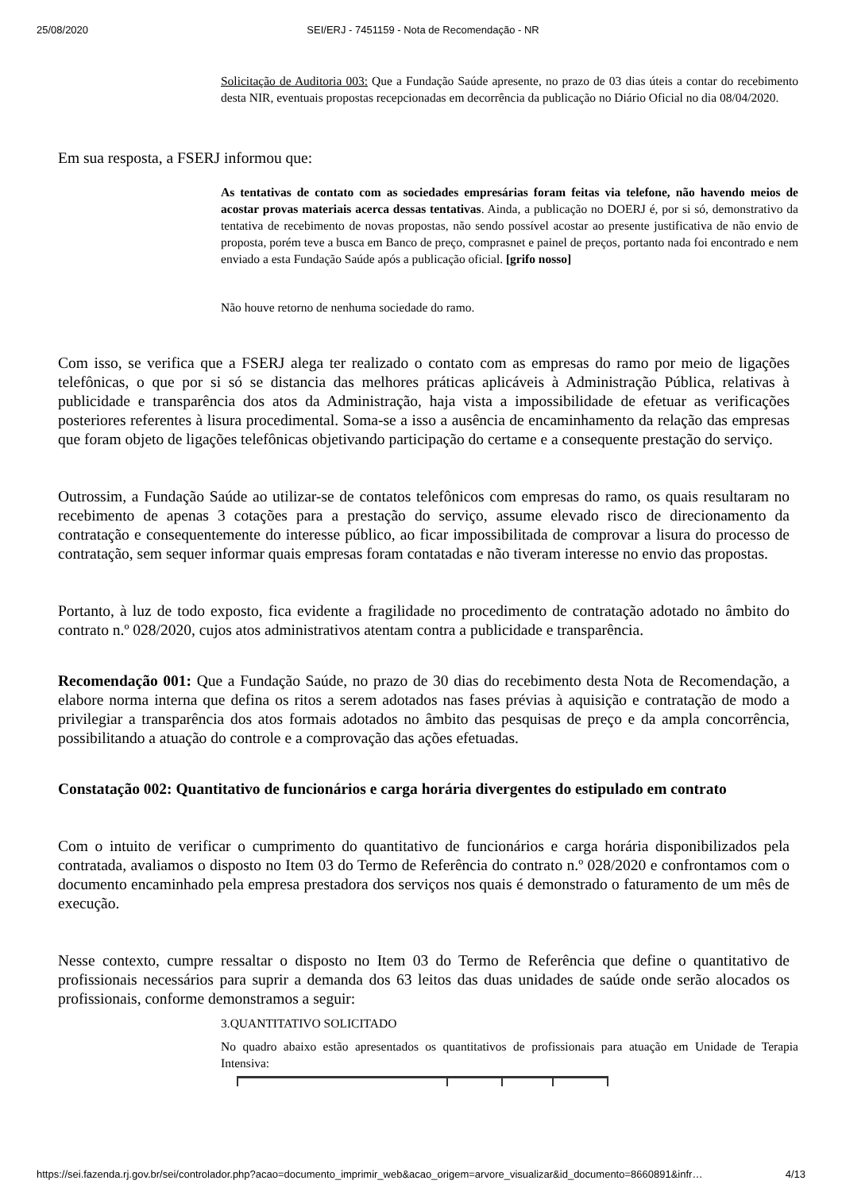25/08/2020 SEI/ERJ - 7451159 - Nota de Recomendação - NR
Solicitação de Auditoria 003: Que a Fundação Saúde apresente, no prazo de 03 dias úteis a contar do recebimento desta NIR, eventuais propostas recepcionadas em decorrência da publicação no Diário Oficial no dia 08/04/2020.
Em sua resposta, a FSERJ informou que:
As tentativas de contato com as sociedades empresárias foram feitas via telefone, não havendo meios de acostar provas materiais acerca dessas tentativas. Ainda, a publicação no DOERJ é, por si só, demonstrativo da tentativa de recebimento de novas propostas, não sendo possível acostar ao presente justificativa de não envio de proposta, porém teve a busca em Banco de preço, comprasnet e painel de preços, portanto nada foi encontrado e nem enviado a esta Fundação Saúde após a publicação oficial. [grifo nosso]
Não houve retorno de nenhuma sociedade do ramo.
Com isso, se verifica que a FSERJ alega ter realizado o contato com as empresas do ramo por meio de ligações telefônicas, o que por si só se distancia das melhores práticas aplicáveis à Administração Pública, relativas à publicidade e transparência dos atos da Administração, haja vista a impossibilidade de efetuar as verificações posteriores referentes à lisura procedimental. Soma-se a isso a ausência de encaminhamento da relação das empresas que foram objeto de ligações telefônicas objetivando participação do certame e a consequente prestação do serviço.
Outrossim, a Fundação Saúde ao utilizar-se de contatos telefônicos com empresas do ramo, os quais resultaram no recebimento de apenas 3 cotações para a prestação do serviço, assume elevado risco de direcionamento da contratação e consequentemente do interesse público, ao ficar impossibilitada de comprovar a lisura do processo de contratação, sem sequer informar quais empresas foram contatadas e não tiveram interesse no envio das propostas.
Portanto, à luz de todo exposto, fica evidente a fragilidade no procedimento de contratação adotado no âmbito do contrato n.º 028/2020, cujos atos administrativos atentam contra a publicidade e transparência.
Recomendação 001: Que a Fundação Saúde, no prazo de 30 dias do recebimento desta Nota de Recomendação, a elabore norma interna que defina os ritos a serem adotados nas fases prévias à aquisição e contratação de modo a privilegiar a transparência dos atos formais adotados no âmbito das pesquisas de preço e da ampla concorrência, possibilitando a atuação do controle e a comprovação das ações efetuadas.
Constatação 002: Quantitativo de funcionários e carga horária divergentes do estipulado em contrato
Com o intuito de verificar o cumprimento do quantitativo de funcionários e carga horária disponibilizados pela contratada, avaliamos o disposto no Item 03 do Termo de Referência do contrato n.º 028/2020 e confrontamos com o documento encaminhado pela empresa prestadora dos serviços nos quais é demonstrado o faturamento de um mês de execução.
Nesse contexto, cumpre ressaltar o disposto no Item 03 do Termo de Referência que define o quantitativo de profissionais necessários para suprir a demanda dos 63 leitos das duas unidades de saúde onde serão alocados os profissionais, conforme demonstramos a seguir:
3.QUANTITATIVO SOLICITADO
No quadro abaixo estão apresentados os quantitativos de profissionais para atuação em Unidade de Terapia Intensiva:
https://sei.fazenda.rj.gov.br/sei/controlador.php?acao=documento_imprimir_web&acao_origem=arvore_visualizar&id_documento=8660891&infr… 4/13